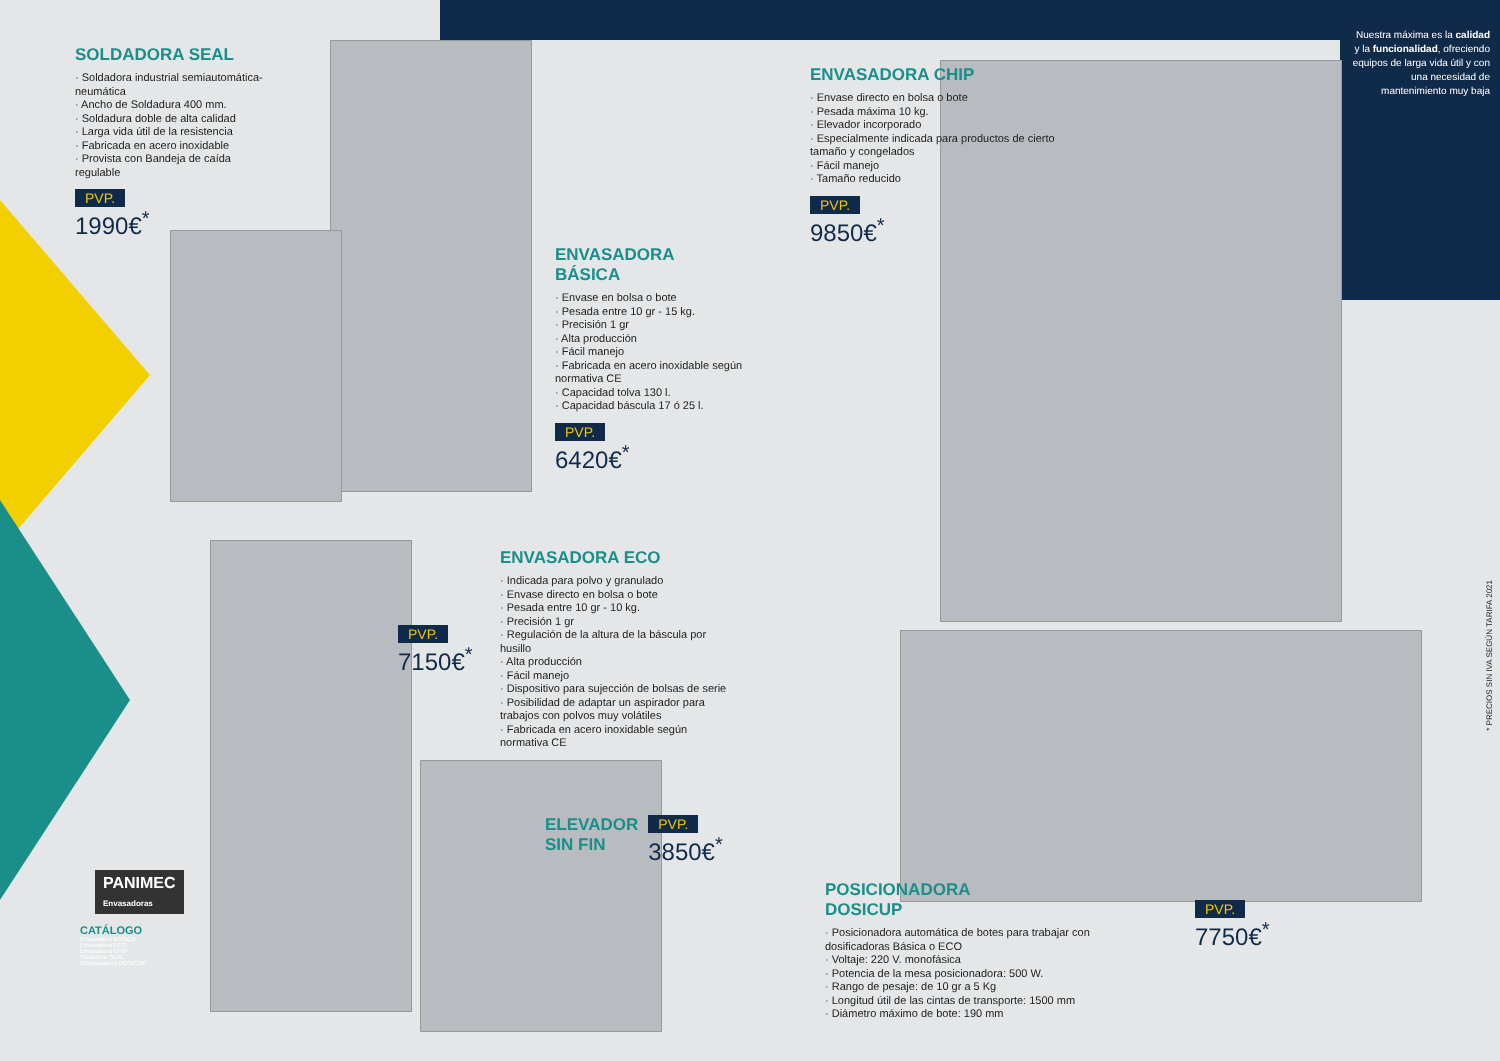SOLDADORA SEAL
· Soldadora industrial semiautomática-neumática
· Ancho de Soldadura 400 mm.
· Soldadura doble de alta calidad
· Larga vida útil de la resistencia
· Fabricada en acero inoxidable
· Provista con Bandeja de caída regulable
PVP.
1990€<sup>*</sup>
ENVASADORA
BÁSICA
· Envase en bolsa o bote
· Pesada entre 10 gr - 15 kg.
· Precisión 1 gr
· Alta producción
· Fácil manejo
· Fabricada en acero inoxidable según normativa CE
· Capacidad tolva 130 l.
· Capacidad báscula 17 ó 25 l.
PVP.
6420€<sup>*</sup>
ENVASADORA ECO
· Indicada para polvo y granulado
· Envase directo en bolsa o bote
· Pesada entre 10 gr - 10 kg.
· Precisión 1 gr
· Regulación de la altura de la báscula por husillo
· Alta producción
· Fácil manejo
· Dispositivo para sujección de bolsas de serie
· Posibilidad de adaptar un aspirador para trabajos con polvos muy volátiles
· Fabricada en acero inoxidable según normativa CE
PVP.
7150€<sup>*</sup>
ELEVADOR
SIN FIN
PVP.
3850€<sup>*</sup>
PANIMEC
Envasadoras
CATÁLOGO
Envasadora BÁSICA
Envasadora ECO
Envasadora CHIP
Soldadora SEAL
Dispensadora DOSICUP
ENVASADORA CHIP
· Envase directo en bolsa o bote
· Pesada máxima 10 kg.
· Elevador incorporado
· Especialmente indicada para productos de cierto tamaño y congelados
· Fácil manejo
· Tamaño reducido
PVP.
9850€<sup>*</sup>
Nuestra máxima es la calidad y la funcionalidad, ofreciendo equipos de larga vida útil y con una necesidad de mantenimiento muy baja
* PRECIOS SIN IVA SEGÚN TARIFA 2021
POSICIONADORA
DOSICUP
· Posicionadora automática de botes para trabajar con dosificadoras Básica o ECO
· Voltaje: 220 V. monofásica
· Potencia de la mesa posicionadora: 500 W.
· Rango de pesaje: de 10 gr a 5 Kg
· Longitud útil de las cintas de transporte: 1500 mm
· Diámetro máximo de bote: 190 mm
PVP.
7750€<sup>*</sup>